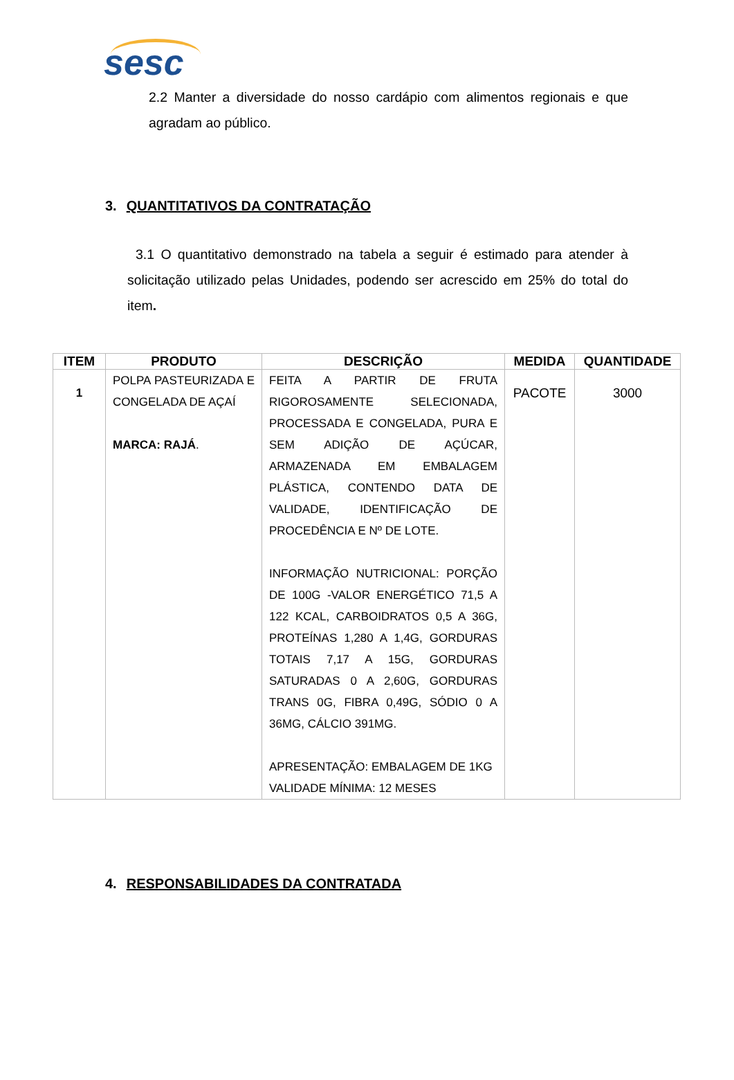sesc
2.2 Manter a diversidade do nosso cardápio com alimentos regionais e que agradam ao público.
3. QUANTITATIVOS DA CONTRATAÇÃO
3.1 O quantitativo demonstrado na tabela a seguir é estimado para atender à solicitação utilizado pelas Unidades, podendo ser acrescido em 25% do total do item.
| ITEM | PRODUTO | DESCRIÇÃO | MEDIDA | QUANTIDADE |
| --- | --- | --- | --- | --- |
| 1 | POLPA PASTEURIZADA E CONGELADA DE AÇAÍ MARCA: RAJÁ . | FEITA A PARTIR DE FRUTA RIGOROSAMENTE SELECIONADA, PROCESSADA E CONGELADA, PURA E SEM ADIÇÃO DE AÇÚCAR, ARMAZENADA EM EMBALAGEM PLÁSTICA, CONTENDO DATA DE VALIDADE, IDENTIFICAÇÃO DE PROCEDÊNCIA E Nº DE LOTE. INFORMAÇÃO NUTRICIONAL: PORÇÃO DE 100G -VALOR ENERGÉTICO 71,5 A 122 KCAL, CARBOIDRATOS 0,5 A 36G, PROTEÍNAS 1,280 A 1,4G, GORDURAS TOTAIS 7,17 A 15G, GORDURAS SATURADAS 0 A 2,60G, GORDURAS TRANS 0G, FIBRA 0,49G, SÓDIO 0 A 36MG, CÁLCIO 391MG. APRESENTAÇÃO: EMBALAGEM DE 1KG VALIDADE MÍNIMA: 12 MESES | PACOTE | 3000 |
4. RESPONSABILIDADES DA CONTRATADA